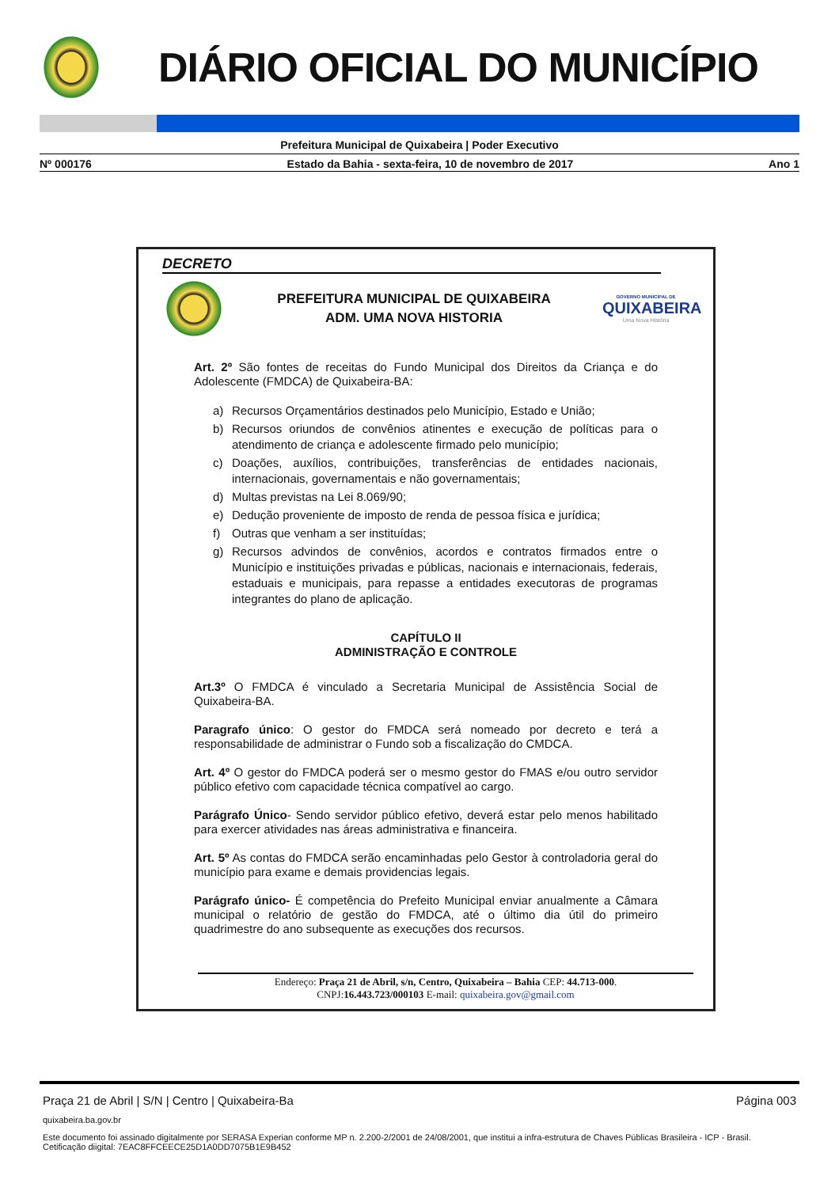DIÁRIO OFICIAL DO MUNICÍPIO
Prefeitura Municipal de Quixabeira | Poder Executivo
Nº 000176 Estado da Bahia - sexta-feira, 10 de novembro de 2017 Ano 1
DECRETO
PREFEITURA MUNICIPAL DE QUIXABEIRA
ADM. UMA NOVA HISTORIA
GOVERNO MUNICIPAL DE
QUIXABEIRA
Uma Nova História
Art. 2º São fontes de receitas do Fundo Municipal dos Direitos da Criança e do Adolescente (FMDCA) de Quixabeira-BA:
a) Recursos Orçamentários destinados pelo Município, Estado e União;
b) Recursos oriundos de convênios atinentes e execução de políticas para o atendimento de criança e adolescente firmado pelo município;
c) Doações, auxílios, contribuições, transferências de entidades nacionais, internacionais, governamentais e não governamentais;
d) Multas previstas na Lei 8.069/90;
e) Dedução proveniente de imposto de renda de pessoa física e jurídica;
f) Outras que venham a ser instituídas;
g) Recursos advindos de convênios, acordos e contratos firmados entre o Município e instituições privadas e públicas, nacionais e internacionais, federais, estaduais e municipais, para repasse a entidades executoras de programas integrantes do plano de aplicação.
CAPÍTULO II
ADMINISTRAÇÃO E CONTROLE
Art.3º O FMDCA é vinculado a Secretaria Municipal de Assistência Social de Quixabeira-BA.
Paragrafo único: O gestor do FMDCA será nomeado por decreto e terá a responsabilidade de administrar o Fundo sob a fiscalização do CMDCA.
Art. 4º O gestor do FMDCA poderá ser o mesmo gestor do FMAS e/ou outro servidor público efetivo com capacidade técnica compatível ao cargo.
Parágrafo Único- Sendo servidor público efetivo, deverá estar pelo menos habilitado para exercer atividades nas áreas administrativa e financeira.
Art. 5º As contas do FMDCA serão encaminhadas pelo Gestor à controladoria geral do município para exame e demais providencias legais.
Parágrafo único- É competência do Prefeito Municipal enviar anualmente a Câmara municipal o relatório de gestão do FMDCA, até o último dia útil do primeiro quadrimestre do ano subsequente as execuções dos recursos.
Endereço: Praça 21 de Abril, s/n, Centro, Quixabeira – Bahia CEP: 44.713-000.
CNPJ:16.443.723/000103 E-mail: quixabeira.gov@gmail.com
Praça 21 de Abril | S/N | Centro | Quixabeira-Ba Página 003
quixabeira.ba.gov.br
Este documento foi assinado digitalmente por SERASA Experian conforme MP n. 2.200-2/2001 de 24/08/2001, que institui a infra-estrutura de Chaves Públicas Brasileira - ICP - Brasil. Cetificação diigital: 7EAC8FFCEECE25D1A0DD7075B1E9B452